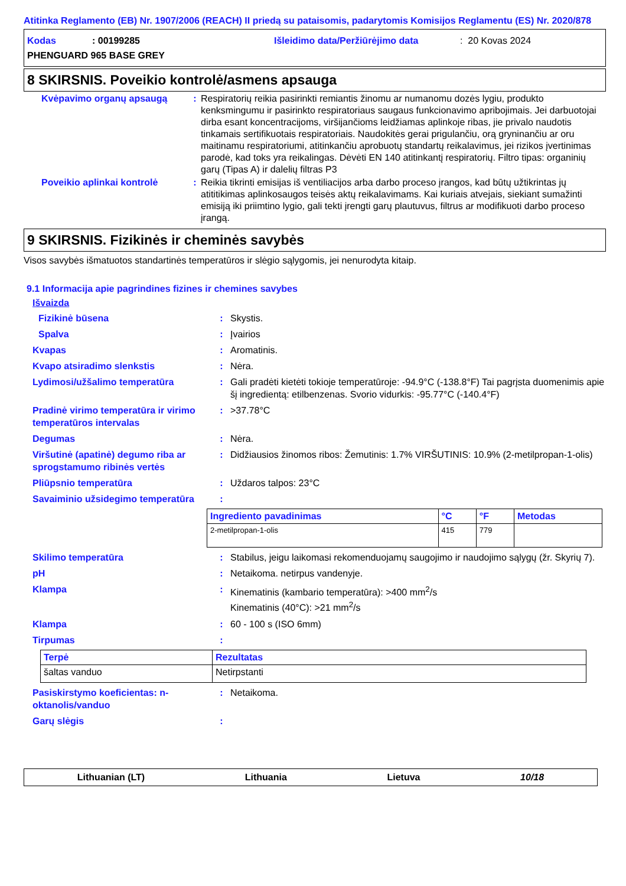Atitinka Reglamento (EB) Nr. 1907/2006 (REACH) II priedą su pataisomis, padarytomis Komisijos Reglamentu (ES) Nr. 2020/878
Kodas: 00199285 Išleidimo data/Peržiūrėjimo data: 20 Kovas 2024
PHENGUARD 965 BASE GREY
8 SKIRSNIS. Poveikio kontrolė/asmens apsauga
Kvėpavimo organų apsaugą : Respiratorių reikia pasirinkti remiantis žinomu ar numanomu dozės lygiu, produkto kenksmingumu ir pasirinkto respiratoriaus saugaus funkcionavimo apribojimais. Jei darbuotojai dirba esant koncentracijoms, viršijančioms leidžiamas aplinkoje ribas, jie privalo naudotis tinkamais sertifikuotais respiratoriais. Naudokitės gerai prigulančiu, orą gryninančiu ar oru maitinamu respiratoriumi, atitinkančiu aprobuotų standartų reikalavimus, jei rizikos įvertinimas parodė, kad toks yra reikalingas. Dėvėti EN 140 atitinkantį respiratorių. Filtro tipas: organinių garų (Tipas A) ir dalelių filtras P3
Poveikio aplinkai kontrolė : Reikia tikrinti emisijas iš ventiliacijos arba darbo proceso įrangos, kad būtų užtikrintas jų atititikimas aplinkosaugos teisės aktų reikalavimams. Kai kuriais atvejais, siekiant sumažinti emisiją iki priimtino lygio, gali tekti įrengti garų plautuvus, filtrus ar modifikuoti darbo proceso įrangą.
9 SKIRSNIS. Fizikinės ir cheminės savybės
Visos savybės išmatuotos standartinės temperatūros ir slėgio sąlygomis, jei nenurodyta kitaip.
9.1 Informacija apie pagrindines fizines ir chemines savybes
Išvaizda
Fizikinė būsena : Skystis.
Spalva : Įvairios
Kvapas : Aromatinis.
Kvapo atsiradimo slenkstis : Nėra.
Lydimosi/užšalimo temperatūra : Gali pradėti kietėti tokioje temperatūroje: -94.9°C (-138.8°F) Tai pagrįsta duomenimis apie šį ingredientą: etilbenzenas. Svorio vidurkis: -95.77°C (-140.4°F)
Pradinė virimo temperatūra ir virimo temperatūros intervalas
: >37.78°C
Degumas : Nėra.
Viršutinė (apatinė) degumo riba ar sprogstamumo ribinės vertės
: Didžiausios žinomos ribos: Žemutinis: 1.7% VIRŠUTINIS: 10.9% (2-metilpropan-1-olis)
Pliūpsnio temperatūra : Uždaros talpos: 23°C
Savaiminio užsidegimo temperatūra :
| Ingrediento pavadinimas | °C | °F | Metodas |
| --- | --- | --- | --- |
| 2-metilpropan-1-olis | 415 | 779 | |
Skilimo temperatūra : Stabilus, jeigu laikomasi rekomenduojamų saugojimo ir naudojimo sąlygų (žr. Skyrių 7).
pH : Netaikoma. netirpus vandenyje.
Klampa : Kinematinis (kambario temperatūra): >400 mm<sup>2</sup>/s
Kinematinis (40°C): >21 mm<sup>2</sup>/s
Klampa : 60 - 100 s (ISO 6mm)
Tirpumas :
| Terpė | Rezultatas |
| --- | --- |
| šaltas vanduo | Netirpstanti |
Pasiskirstymo koeficientas: n-oktanolis/vanduo
: Netaikoma.
Garų slėgis :
Lithuanian (LT) Lithuania Lietuva 10/18